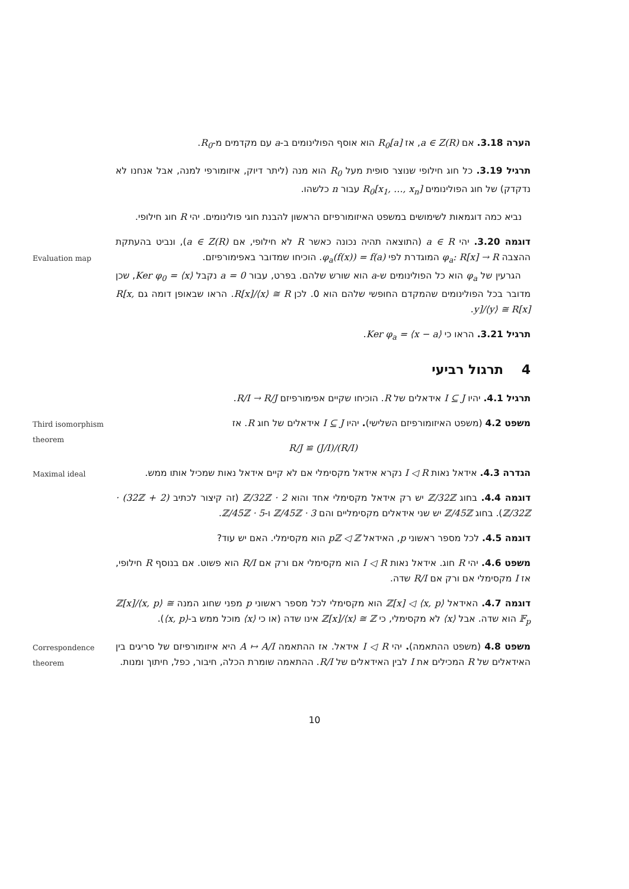הערה 3.18. אם a ∈ Z(R), אז R<sub>0</sub>[a] הוא אוסף הפולינומים ב-a עם מקדמים מ-R<sub>0</sub>.
תרגיל 3.19. כל חוג חילופי שנוצר סופית מעל R<sub>0</sub> הוא מנה (ליתר דיוק, איזומורפי למנה, אבל אנחנו לא נדקדק) של חוג הפולינומים R<sub>0</sub>[x<sub>1</sub>, …, x<sub>n</sub>] עבור n כלשהו.
נביא כמה דוגמאות לשימושים במשפט האיזומורפיזם הראשון להבנת חוגי פולינומים. יהי R חוג חילופי.
Evaluation map
דוגמה 3.20. יהי a ∈ R (התוצאה תהיה נכונה כאשר R לא חילופי, אם a ∈ Z(R)), ונביט בהעתקת ההצבה φ<sub>a</sub>: R[x] → R המוגדרת לפי φ<sub>a</sub>(f(x)) = f(a). הוכיחו שמדובר באפימורפיזם.
הגרעין של φ<sub>a</sub> הוא כל הפולינומים ש-a הוא שורש שלהם. בפרט, עבור a = 0 נקבל Ker φ<sub>0</sub> = ⟨x⟩, שכן מדובר בכל הפולינומים שהמקדם החופשי שלהם הוא 0. לכן R[x]/⟨x⟩ ≅ R. הראו שבאופן דומה גם R[x, y]/⟨y⟩ ≅ R[x].
תרגיל 3.21. הראו כי Ker φ<sub>a</sub> = ⟨x − a⟩.
4 תרגול רביעי
תרגיל 4.1. יהיו I ⊆ J אידאלים של R. הוכיחו שקיים אפימורפיזם R/I → R/J.
Third isomorphism theorem
משפט 4.2 (משפט האיזומורפיזם השלישי). יהיו I ⊆ J אידאלים של חוג R. אז
(R/I)/(J/I) ≅ R/J
Maximal ideal
הגדרה 4.3. אידאל נאות I ◁ R נקרא אידאל מקסימלי אם לא קיים אידאל נאות שמכיל אותו ממש.
דוגמה 4.4. בחוג ℤ/32ℤ יש רק אידאל מקסימלי אחד והוא 2 · ℤ/32ℤ (זה קיצור לכתיב (2 + 32ℤ) · ℤ/32ℤ). בחוג ℤ/45ℤ יש שני אידאלים מקסימליים והם 3 · ℤ/45ℤ ו-5 · ℤ/45ℤ.
דוגמה 4.5. לכל מספר ראשוני p, האידאל pℤ ◁ ℤ הוא מקסימלי. האם יש עוד?
משפט 4.6. יהי R חוג. אידאל נאות I ◁ R הוא מקסימלי אם ורק אם R/I הוא פשוט. אם בנוסף R חילופי, אז I מקסימלי אם ורק אם R/I שדה.
דוגמה 4.7. האידאל ⟨x, p⟩ ◁ ℤ[x] הוא מקסימלי לכל מספר ראשוני p מפני שחוג המנה ℤ[x]/⟨x, p⟩ ≅ 𝔽<sub>p</sub> הוא שדה. אבל ⟨x⟩ לא מקסימלי, כי ℤ[x]/⟨x⟩ ≅ ℤ אינו שדה (או כי ⟨x⟩ מוכל ממש ב-⟨x, p⟩).
Correspondence theorem
משפט 4.8 (משפט ההתאמה). יהי I ◁ R אידאל. אז ההתאמה A ↦ A/I היא איזומורפיזם של סריגים בין האידאלים של R המכילים את I לבין האידאלים של R/I. ההתאמה שומרת הכלה, חיבור, כפל, חיתוך ומנות.
10